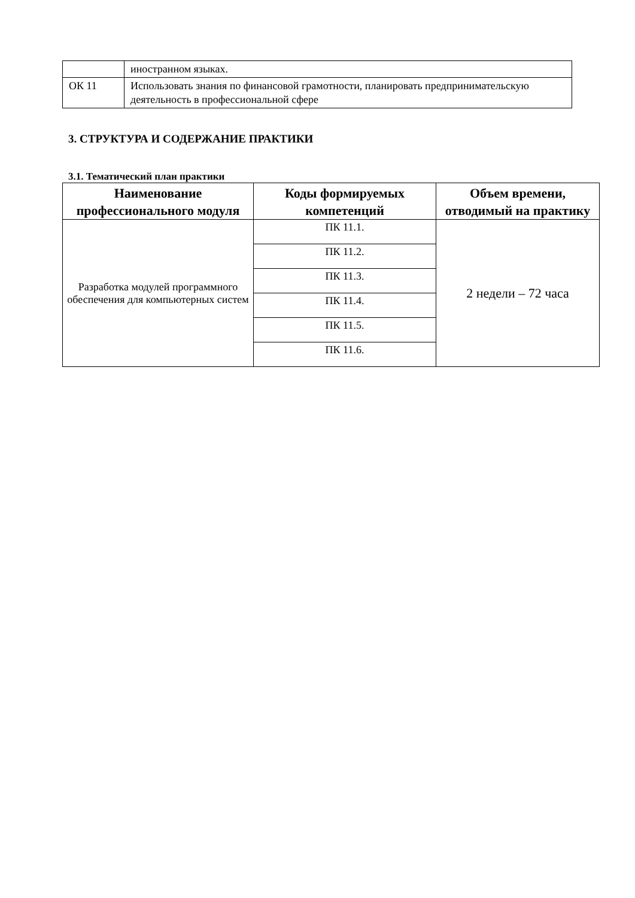| | иностранном языках. |
| ОК 11 | Использовать знания по финансовой грамотности, планировать предпринимательскую деятельность в профессиональной сфере |
3. СТРУКТУРА И СОДЕРЖАНИЕ ПРАКТИКИ
3.1. Тематический план практики
| Наименование профессионального модуля | Коды формируемых компетенций | Объем времени, отводимый на практику |
| --- | --- | --- |
| Разработка модулей программного обеспечения для компьютерных систем | ПК 11.1. | 2 недели – 72 часа |
| | ПК 11.2. | |
| | ПК 11.3. | |
| | ПК 11.4. | |
| | ПК 11.5. | |
| | ПК 11.6. | |